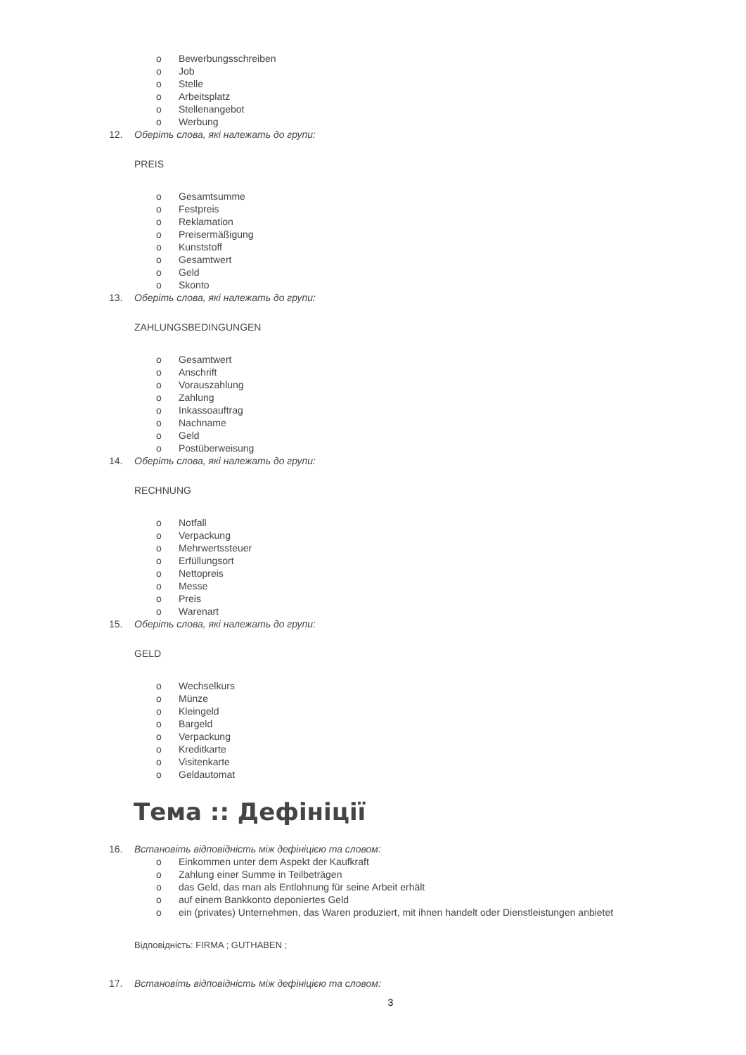o Bewerbungsschreiben
o Job
o Stelle
o Arbeitsplatz
o Stellenangebot
o Werbung
12. Оберіть слова, які належать до групи:
PREIS
o Gesamtsumme
o Festpreis
o Reklamation
o Preisermäßigung
o Kunststoff
o Gesamtwert
o Geld
o Skonto
13. Оберіть слова, які належать до групи:
ZAHLUNGSBEDINGUNGEN
o Gesamtwert
o Anschrift
o Vorauszahlung
o Zahlung
o Inkassoauftrag
o Nachname
o Geld
o Postüberweisung
14. Оберіть слова, які належать до групи:
RECHNUNG
o Notfall
o Verpackung
o Mehrwertssteuer
o Erfüllungsort
o Nettopreis
o Messe
o Preis
o Warenart
15. Оберіть слова, які належать до групи:
GELD
o Wechselkurs
o Münze
o Kleingeld
o Bargeld
o Verpackung
o Kreditkarte
o Visitenkarte
o Geldautomat
Тема :: Дефініції
16. Встановіть відповідність між дефініцією та словом:
o Einkommen unter dem Aspekt der Kaufkraft
o Zahlung einer Summe in Teilbeträgen
o das Geld, das man als Entlohnung für seine Arbeit erhält
o auf einem Bankkonto deponiertes Geld
o ein (privates) Unternehmen, das Waren produziert, mit ihnen handelt oder Dienstleistungen anbietet
Відповідність: FIRMA ; GUTHABEN ;
17. Встановіть відповідність між дефініцією та словом:
3